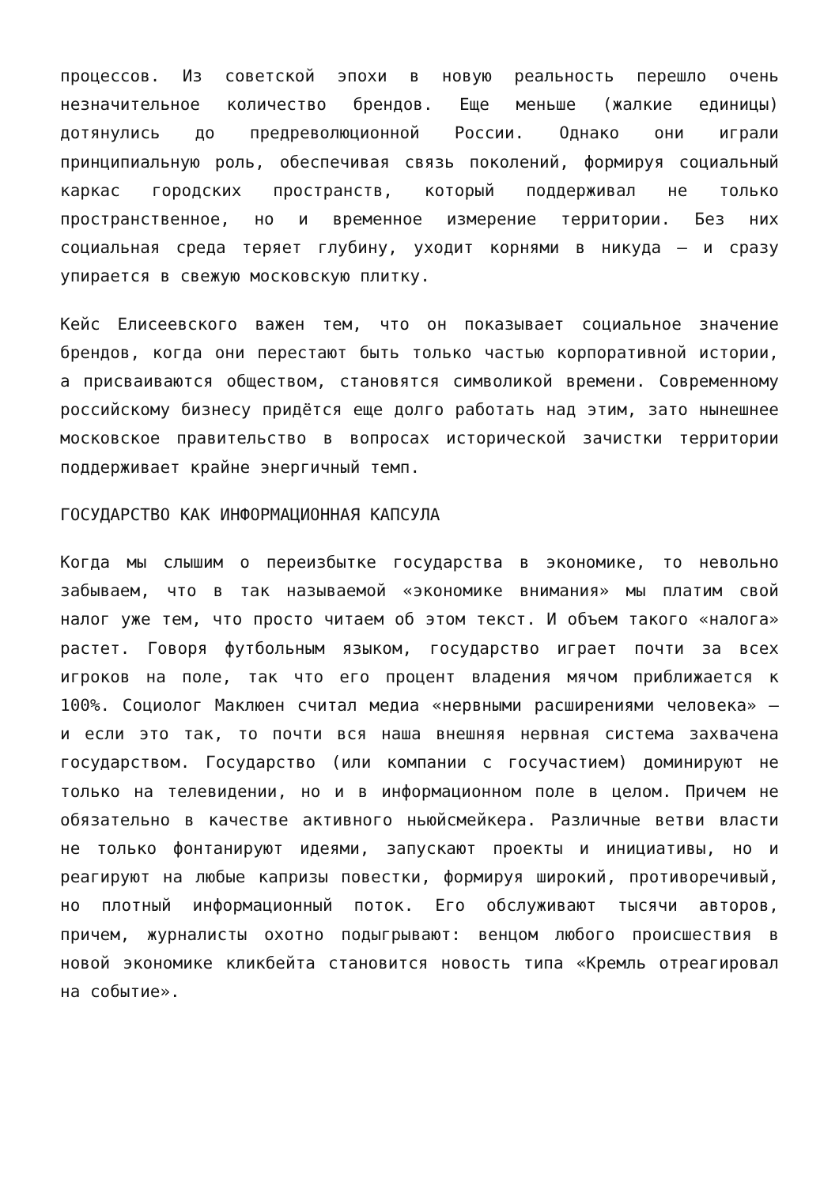процессов. Из советской эпохи в новую реальность перешло очень незначительное количество брендов. Еще меньше (жалкие единицы) дотянулись до предреволюционной России. Однако они играли принципиальную роль, обеспечивая связь поколений, формируя социальный каркас городских пространств, который поддерживал не только пространственное, но и временное измерение территории. Без них социальная среда теряет глубину, уходит корнями в никуда — и сразу упирается в свежую московскую плитку.
Кейс Елисеевского важен тем, что он показывает социальное значение брендов, когда они перестают быть только частью корпоративной истории, а присваиваются обществом, становятся символикой времени. Современному российскому бизнесу придётся еще долго работать над этим, зато нынешнее московское правительство в вопросах исторической зачистки территории поддерживает крайне энергичный темп.
ГОСУДАРСТВО КАК ИНФОРМАЦИОННАЯ КАПСУЛА
Когда мы слышим о переизбытке государства в экономике, то невольно забываем, что в так называемой «экономике внимания» мы платим свой налог уже тем, что просто читаем об этом текст. И объем такого «налога» растет. Говоря футбольным языком, государство играет почти за всех игроков на поле, так что его процент владения мячом приближается к 100%. Социолог Маклюен считал медиа «нервными расширениями человека» — и если это так, то почти вся наша внешняя нервная система захвачена государством. Государство (или компании с госучастием) доминируют не только на телевидении, но и в информационном поле в целом. Причем не обязательно в качестве активного ньюйсмейкера. Различные ветви власти не только фонтанируют идеями, запускают проекты и инициативы, но и реагируют на любые капризы повестки, формируя широкий, противоречивый, но плотный информационный поток. Его обслуживают тысячи авторов, причем, журналисты охотно подыгрывают: венцом любого происшествия в новой экономике кликбейта становится новость типа «Кремль отреагировал на событие».